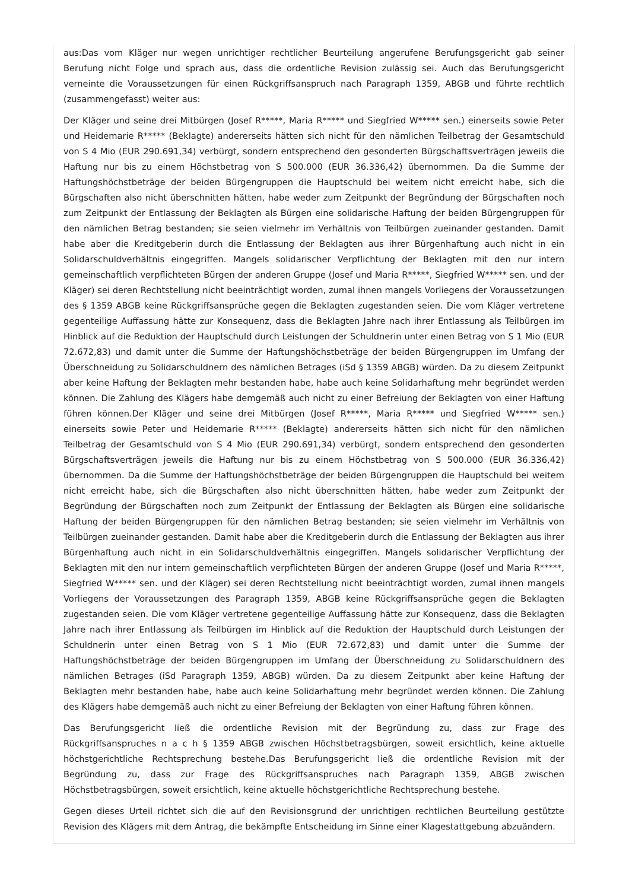aus:Das vom Kläger nur wegen unrichtiger rechtlicher Beurteilung angerufene Berufungsgericht gab seiner Berufung nicht Folge und sprach aus, dass die ordentliche Revision zulässig sei. Auch das Berufungsgericht verneinte die Voraussetzungen für einen Rückgriffsanspruch nach Paragraph 1359, ABGB und führte rechtlich (zusammengefasst) weiter aus:
Der Kläger und seine drei Mitbürgen (Josef R*****, Maria R***** und Siegfried W***** sen.) einerseits sowie Peter und Heidemarie R***** (Beklagte) andererseits hätten sich nicht für den nämlichen Teilbetrag der Gesamtschuld von S 4 Mio (EUR 290.691,34) verbürgt, sondern entsprechend den gesonderten Bürgschaftsverträgen jeweils die Haftung nur bis zu einem Höchstbetrag von S 500.000 (EUR 36.336,42) übernommen. Da die Summe der Haftungshöchstbeträge der beiden Bürgengruppen die Hauptschuld bei weitem nicht erreicht habe, sich die Bürgschaften also nicht überschnitten hätten, habe weder zum Zeitpunkt der Begründung der Bürgschaften noch zum Zeitpunkt der Entlassung der Beklagten als Bürgen eine solidarische Haftung der beiden Bürgengruppen für den nämlichen Betrag bestanden; sie seien vielmehr im Verhältnis von Teilbürgen zueinander gestanden. Damit habe aber die Kreditgeberin durch die Entlassung der Beklagten aus ihrer Bürgenhaftung auch nicht in ein Solidarschuldverhältnis eingegriffen. Mangels solidarischer Verpflichtung der Beklagten mit den nur intern gemeinschaftlich verpflichteten Bürgen der anderen Gruppe (Josef und Maria R*****, Siegfried W***** sen. und der Kläger) sei deren Rechtstellung nicht beeinträchtigt worden, zumal ihnen mangels Vorliegens der Voraussetzungen des § 1359 ABGB keine Rückgriffsansprüche gegen die Beklagten zugestanden seien. Die vom Kläger vertretene gegenteilige Auffassung hätte zur Konsequenz, dass die Beklagten Jahre nach ihrer Entlassung als Teilbürgen im Hinblick auf die Reduktion der Hauptschuld durch Leistungen der Schuldnerin unter einen Betrag von S 1 Mio (EUR 72.672,83) und damit unter die Summe der Haftungshöchstbeträge der beiden Bürgengruppen im Umfang der Überschneidung zu Solidarschuldnern des nämlichen Betrages (iSd § 1359 ABGB) würden. Da zu diesem Zeitpunkt aber keine Haftung der Beklagten mehr bestanden habe, habe auch keine Solidarhaftung mehr begründet werden können. Die Zahlung des Klägers habe demgemäß auch nicht zu einer Befreiung der Beklagten von einer Haftung führen können.Der Kläger und seine drei Mitbürgen (Josef R*****, Maria R***** und Siegfried W***** sen.) einerseits sowie Peter und Heidemarie R***** (Beklagte) andererseits hätten sich nicht für den nämlichen Teilbetrag der Gesamtschuld von S 4 Mio (EUR 290.691,34) verbürgt, sondern entsprechend den gesonderten Bürgschaftsverträgen jeweils die Haftung nur bis zu einem Höchstbetrag von S 500.000 (EUR 36.336,42) übernommen. Da die Summe der Haftungshöchstbeträge der beiden Bürgengruppen die Hauptschuld bei weitem nicht erreicht habe, sich die Bürgschaften also nicht überschnitten hätten, habe weder zum Zeitpunkt der Begründung der Bürgschaften noch zum Zeitpunkt der Entlassung der Beklagten als Bürgen eine solidarische Haftung der beiden Bürgengruppen für den nämlichen Betrag bestanden; sie seien vielmehr im Verhältnis von Teilbürgen zueinander gestanden. Damit habe aber die Kreditgeberin durch die Entlassung der Beklagten aus ihrer Bürgenhaftung auch nicht in ein Solidarschuldverhältnis eingegriffen. Mangels solidarischer Verpflichtung der Beklagten mit den nur intern gemeinschaftlich verpflichteten Bürgen der anderen Gruppe (Josef und Maria R*****, Siegfried W***** sen. und der Kläger) sei deren Rechtstellung nicht beeinträchtigt worden, zumal ihnen mangels Vorliegens der Voraussetzungen des Paragraph 1359, ABGB keine Rückgriffsansprüche gegen die Beklagten zugestanden seien. Die vom Kläger vertretene gegenteilige Auffassung hätte zur Konsequenz, dass die Beklagten Jahre nach ihrer Entlassung als Teilbürgen im Hinblick auf die Reduktion der Hauptschuld durch Leistungen der Schuldnerin unter einen Betrag von S 1 Mio (EUR 72.672,83) und damit unter die Summe der Haftungshöchstbeträge der beiden Bürgengruppen im Umfang der Überschneidung zu Solidarschuldnern des nämlichen Betrages (iSd Paragraph 1359, ABGB) würden. Da zu diesem Zeitpunkt aber keine Haftung der Beklagten mehr bestanden habe, habe auch keine Solidarhaftung mehr begründet werden können. Die Zahlung des Klägers habe demgemäß auch nicht zu einer Befreiung der Beklagten von einer Haftung führen können.
Das Berufungsgericht ließ die ordentliche Revision mit der Begründung zu, dass zur Frage des Rückgriffsanspruches n a c h § 1359 ABGB zwischen Höchstbetragsbürgen, soweit ersichtlich, keine aktuelle höchstgerichtliche Rechtsprechung bestehe.Das Berufungsgericht ließ die ordentliche Revision mit der Begründung zu, dass zur Frage des Rückgriffsanspruches nach Paragraph 1359, ABGB zwischen Höchstbetragsbürgen, soweit ersichtlich, keine aktuelle höchstgerichtliche Rechtsprechung bestehe.
Gegen dieses Urteil richtet sich die auf den Revisionsgrund der unrichtigen rechtlichen Beurteilung gestützte Revision des Klägers mit dem Antrag, die bekämpfte Entscheidung im Sinne einer Klagestattgebung abzuändern.